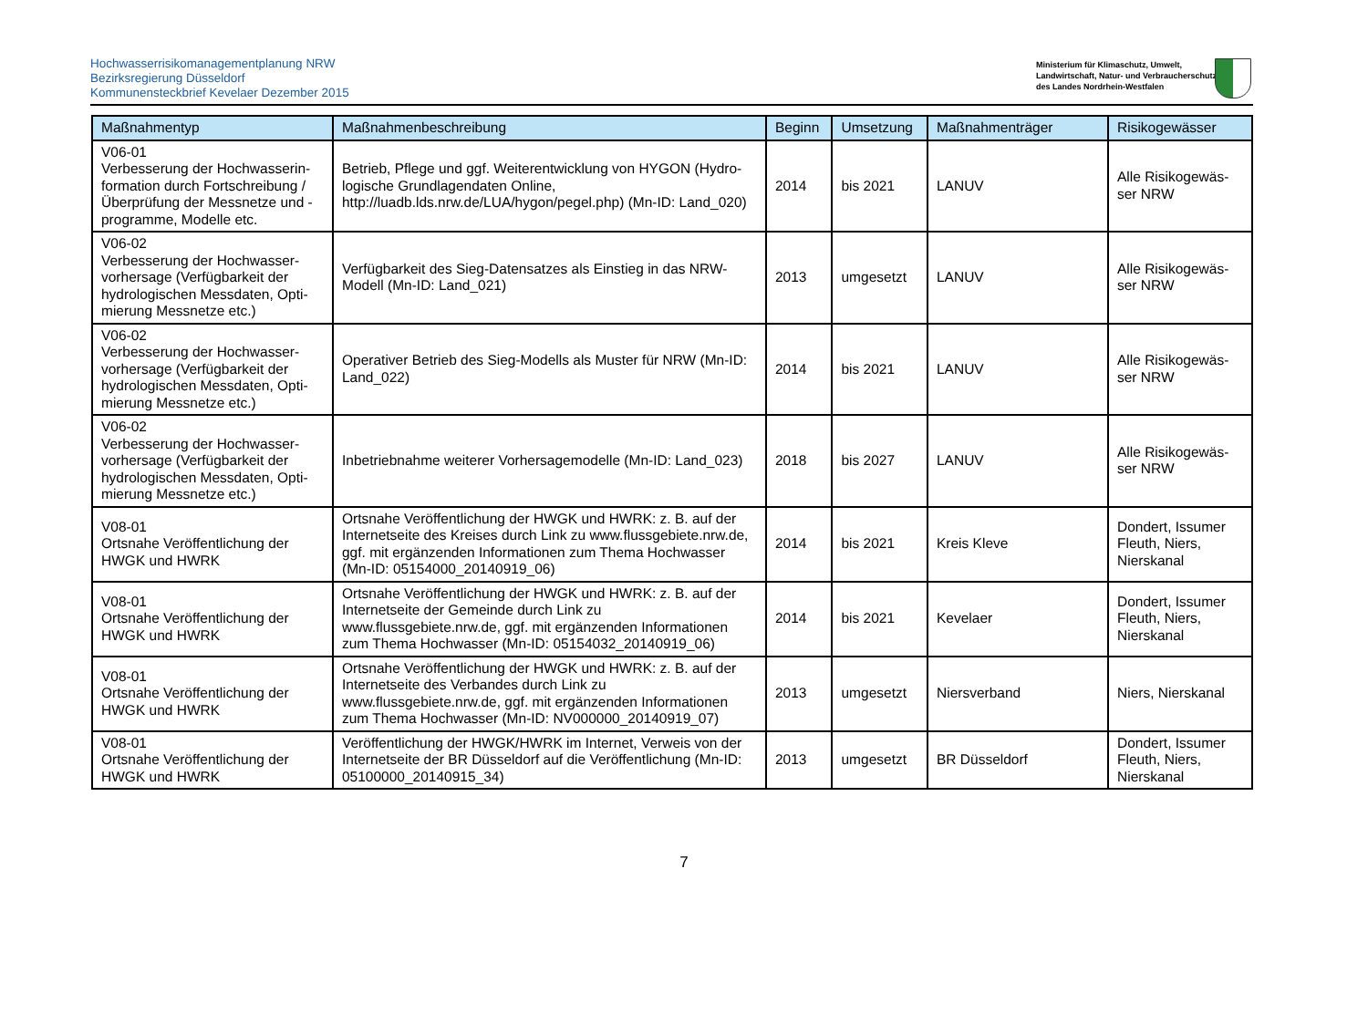Hochwasserrisikomanagementplanung NRW
Bezirksregierung Düsseldorf
Kommunensteckbrief Kevelaer Dezember 2015
Ministerium für Klimaschutz, Umwelt,
Landwirtschaft, Natur- und Verbraucherschutz
des Landes Nordrhein-Westfalen
| Maßnahmentyp | Maßnahmenbeschreibung | Beginn | Umsetzung | Maßnahmenträger | Risikogewässer |
| --- | --- | --- | --- | --- | --- |
| V06-01 Verbesserung der Hochwasserin-formation durch Fortschreibung / Überprüfung der Messnetze und -programme, Modelle etc. | Betrieb, Pflege und ggf. Weiterentwicklung von HYGON (Hydro-logische Grundlagendaten Online, http://luadb.lds.nrw.de/LUA/hygon/pegel.php) (Mn-ID: Land_020) | 2014 | bis 2021 | LANUV | Alle Risikogewäs-ser NRW |
| V06-02 Verbesserung der Hochwasser-vorhersage (Verfügbarkeit der hydrologischen Messdaten, Opti-mierung Messnetze etc.) | Verfügbarkeit des Sieg-Datensatzes als Einstieg in das NRW-Modell (Mn-ID: Land_021) | 2013 | umgesetzt | LANUV | Alle Risikogewäs-ser NRW |
| V06-02 Verbesserung der Hochwasser-vorhersage (Verfügbarkeit der hydrologischen Messdaten, Opti-mierung Messnetze etc.) | Operativer Betrieb des Sieg-Modells als Muster für NRW (Mn-ID: Land_022) | 2014 | bis 2021 | LANUV | Alle Risikogewäs-ser NRW |
| V06-02 Verbesserung der Hochwasser-vorhersage (Verfügbarkeit der hydrologischen Messdaten, Opti-mierung Messnetze etc.) | Inbetriebnahme weiterer Vorhersagemodelle (Mn-ID: Land_023) | 2018 | bis 2027 | LANUV | Alle Risikogewäs-ser NRW |
| V08-01 Ortsnahe Veröffentlichung der HWGK und HWRK | Ortsnahe Veröffentlichung der HWGK und HWRK: z. B. auf der Internetseite des Kreises durch Link zu www.flussgebiete.nrw.de, ggf. mit ergänzenden Informationen zum Thema Hochwasser (Mn-ID: 05154000_20140919_06) | 2014 | bis 2021 | Kreis Kleve | Dondert, Issumer Fleuth, Niers, Nierskanal |
| V08-01 Ortsnahe Veröffentlichung der HWGK und HWRK | Ortsnahe Veröffentlichung der HWGK und HWRK: z. B. auf der Internetseite der Gemeinde durch Link zu www.flussgebiete.nrw.de, ggf. mit ergänzenden Informationen zum Thema Hochwasser (Mn-ID: 05154032_20140919_06) | 2014 | bis 2021 | Kevelaer | Dondert, Issumer Fleuth, Niers, Nierskanal |
| V08-01 Ortsnahe Veröffentlichung der HWGK und HWRK | Ortsnahe Veröffentlichung der HWGK und HWRK: z. B. auf der Internetseite des Verbandes durch Link zu www.flussgebiete.nrw.de, ggf. mit ergänzenden Informationen zum Thema Hochwasser (Mn-ID: NV000000_20140919_07) | 2013 | umgesetzt | Niersverband | Niers, Nierskanal |
| V08-01 Ortsnahe Veröffentlichung der HWGK und HWRK | Veröffentlichung der HWGK/HWRK im Internet, Verweis von der Internetseite der BR Düsseldorf auf die Veröffentlichung (Mn-ID: 05100000_20140915_34) | 2013 | umgesetzt | BR Düsseldorf | Dondert, Issumer Fleuth, Niers, Nierskanal |
7